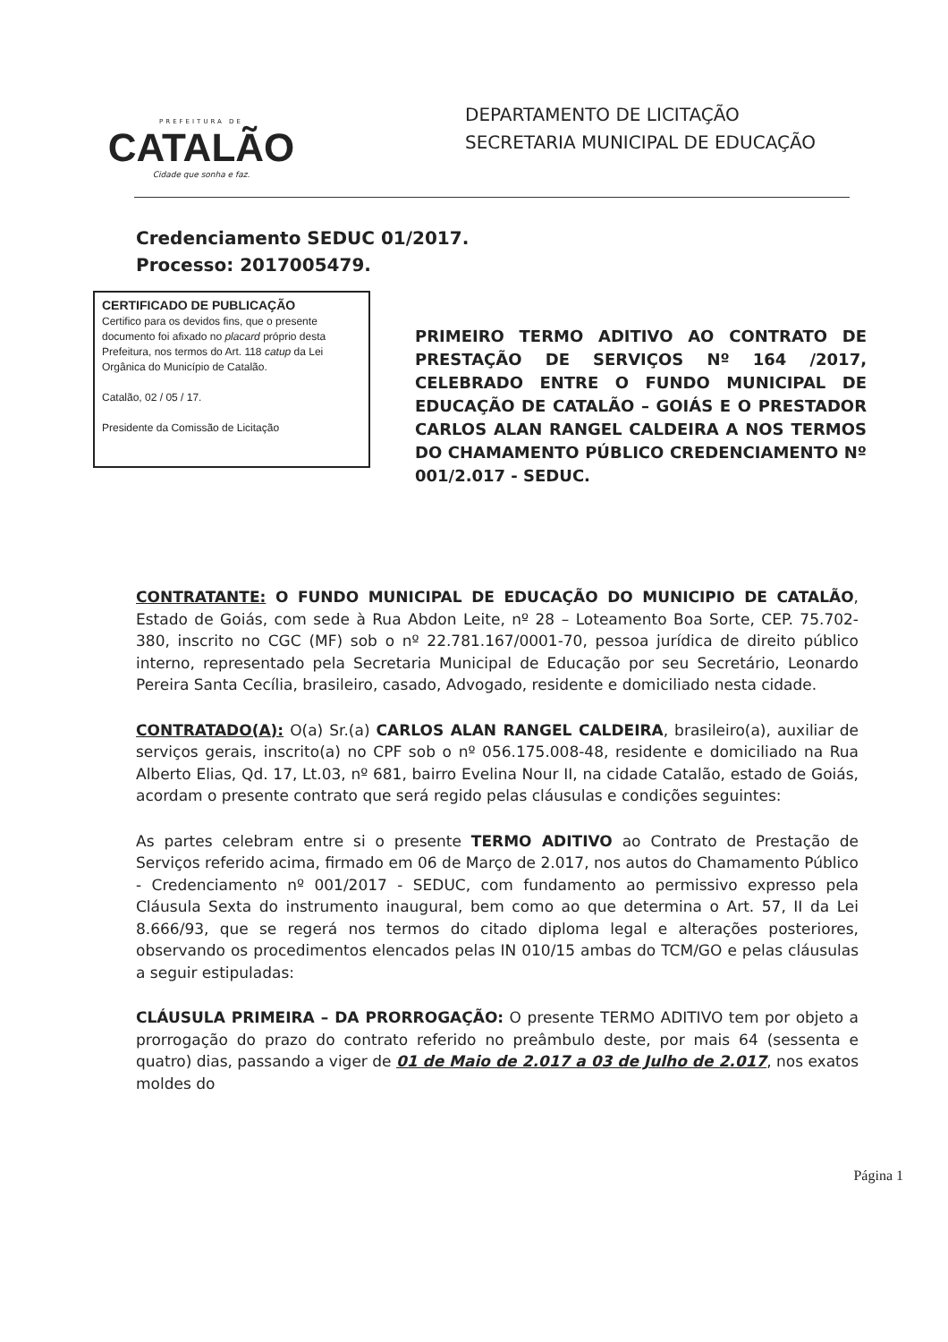PREFEITURA DE
CATALÃO
Cidade que sonha e faz.
DEPARTAMENTO DE LICITAÇÃO
SECRETARIA MUNICIPAL DE EDUCAÇÃO
Credenciamento SEDUC 01/2017.
Processo: 2017005479.
CERTIFICADO DE PUBLICAÇÃO
Certifico para os devidos fins, que o presente documento foi afixado no placard próprio desta Prefeitura, nos termos do Art. 118 catup da Lei Orgânica do Município de Catalão.
Catalão, 02 / 05 / 17.
Presidente da Comissão de Licitação
PRIMEIRO TERMO ADITIVO AO CONTRATO DE PRESTAÇÃO DE SERVIÇOS Nº 164 /2017, CELEBRADO ENTRE O FUNDO MUNICIPAL DE EDUCAÇÃO DE CATALÃO – GOIÁS E O PRESTADOR CARLOS ALAN RANGEL CALDEIRA A NOS TERMOS DO CHAMAMENTO PÚBLICO CREDENCIAMENTO Nº 001/2.017 - SEDUC.
CONTRATANTE: O FUNDO MUNICIPAL DE EDUCAÇÃO DO MUNICIPIO DE CATALÃO, Estado de Goiás, com sede à Rua Abdon Leite, nº 28 – Loteamento Boa Sorte, CEP. 75.702-380, inscrito no CGC (MF) sob o nº 22.781.167/0001-70, pessoa jurídica de direito público interno, representado pela Secretaria Municipal de Educação por seu Secretário, Leonardo Pereira Santa Cecília, brasileiro, casado, Advogado, residente e domiciliado nesta cidade.
CONTRATADO(A): O(a) Sr.(a) CARLOS ALAN RANGEL CALDEIRA, brasileiro(a), auxiliar de serviços gerais, inscrito(a) no CPF sob o nº 056.175.008-48, residente e domiciliado na Rua Alberto Elias, Qd. 17, Lt.03, nº 681, bairro Evelina Nour II, na cidade Catalão, estado de Goiás, acordam o presente contrato que será regido pelas cláusulas e condições seguintes:
As partes celebram entre si o presente TERMO ADITIVO ao Contrato de Prestação de Serviços referido acima, firmado em 06 de Março de 2.017, nos autos do Chamamento Público - Credenciamento nº 001/2017 - SEDUC, com fundamento ao permissivo expresso pela Cláusula Sexta do instrumento inaugural, bem como ao que determina o Art. 57, II da Lei 8.666/93, que se regerá nos termos do citado diploma legal e alterações posteriores, observando os procedimentos elencados pelas IN 010/15 ambas do TCM/GO e pelas cláusulas a seguir estipuladas:
CLÁUSULA PRIMEIRA – DA PRORROGAÇÃO: O presente TERMO ADITIVO tem por objeto a prorrogação do prazo do contrato referido no preâmbulo deste, por mais 64 (sessenta e quatro) dias, passando a viger de 01 de Maio de 2.017 a 03 de Julho de 2.017, nos exatos moldes do
Página 1